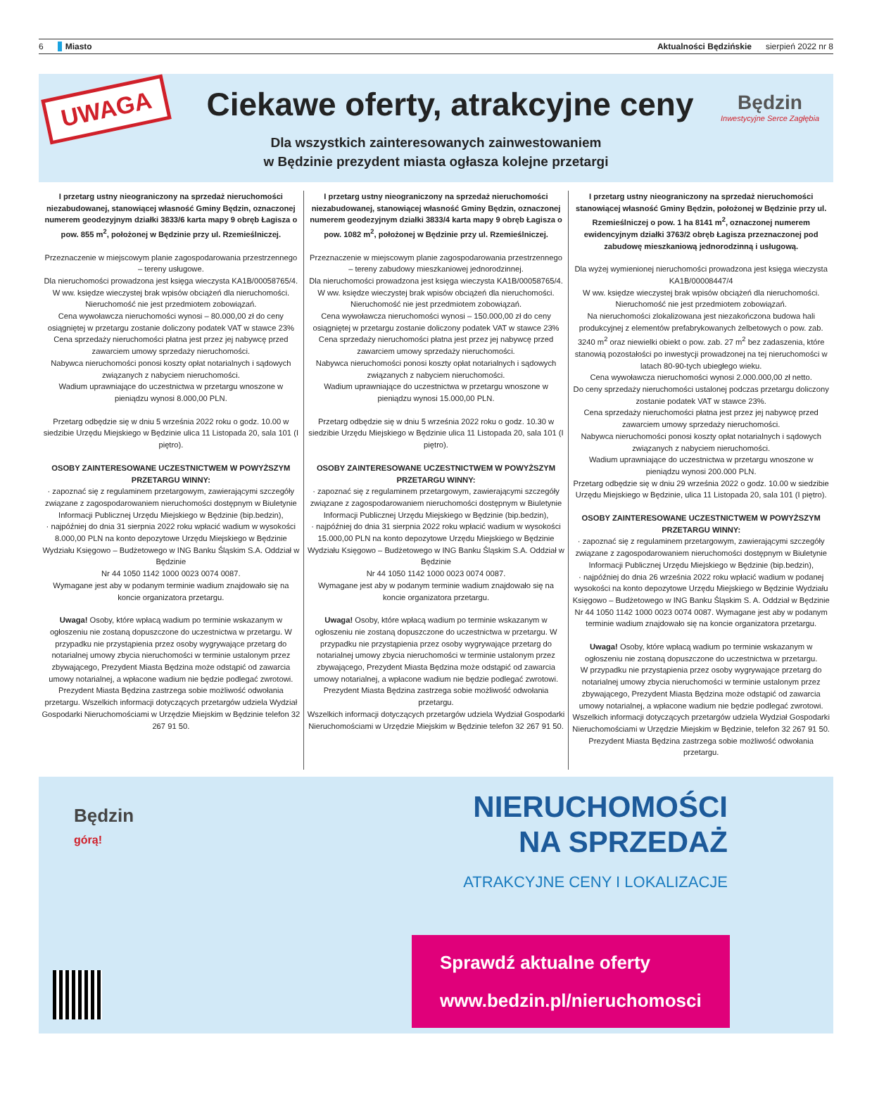6 Miasto Aktualności Będzińskie sierpień 2022 nr 8
UWAGA
Ciekawe oferty, atrakcyjne ceny
Dla wszystkich zainteresowanych zainwestowaniem
w Będzinie prezydent miasta ogłasza kolejne przetargi
Będzin
Inwestycyjne Serce Zagłębia
I przetarg ustny nieograniczony na sprzedaż nieruchomości niezabudowanej, stanowiącej własność Gminy Będzin, oznaczonej numerem geodezyjnym działki 3833/6 karta mapy 9 obręb Łagisza o pow. 855 m<sup>2</sup>, położonej w Będzinie przy ul. Rzemieślniczej.
Przeznaczenie w miejscowym planie zagospodarowania przestrzennego – tereny usługowe.
Dla nieruchomości prowadzona jest księga wieczysta KA1B/00058765/4.
W ww. księdze wieczystej brak wpisów obciążeń dla nieruchomości.
Nieruchomość nie jest przedmiotem zobowiązań.
Cena wywoławcza nieruchomości wynosi – 80.000,00 zł do ceny osiągniętej w przetargu zostanie doliczony podatek VAT w stawce 23%
Cena sprzedaży nieruchomości płatna jest przez jej nabywcę przed zawarciem umowy sprzedaży nieruchomości.
Nabywca nieruchomości ponosi koszty opłat notarialnych i sądowych związanych z nabyciem nieruchomości.
Wadium uprawniające do uczestnictwa w przetargu wnoszone w pieniądzu wynosi 8.000,00 PLN.
Przetarg odbędzie się w dniu 5 września 2022 roku o godz. 10.00 w siedzibie Urzędu Miejskiego w Będzinie ulica 11 Listopada 20, sala 101 (I piętro).
OSOBY ZAINTERESOWANE UCZESTNICTWEM W POWYŻSZYM PRZETARGU WINNY:
· zapoznać się z regulaminem przetargowym, zawierającymi szczegóły związane z zagospodarowaniem nieruchomości dostępnym w Biuletynie Informacji Publicznej Urzędu Miejskiego w Będzinie (bip.bedzin),
· najpóźniej do dnia 31 sierpnia 2022 roku wpłacić wadium w wysokości 8.000,00 PLN na konto depozytowe Urzędu Miejskiego w Będzinie Wydziału Księgowo – Budżetowego w ING Banku Śląskim S.A. Oddział w Będzinie
Nr 44 1050 1142 1000 0023 0074 0087.
Wymagane jest aby w podanym terminie wadium znajdowało się na koncie organizatora przetargu.
Uwaga! Osoby, które wpłacą wadium po terminie wskazanym w ogłoszeniu nie zostaną dopuszczone do uczestnictwa w przetargu. W przypadku nie przystąpienia przez osoby wygrywające przetarg do notarialnej umowy zbycia nieruchomości w terminie ustalonym przez zbywającego, Prezydent Miasta Będzina może odstąpić od zawarcia umowy notarialnej, a wpłacone wadium nie będzie podlegać zwrotowi. Prezydent Miasta Będzina zastrzega sobie możliwość odwołania przetargu. Wszelkich informacji dotyczących przetargów udziela Wydział Gospodarki Nieruchomościami w Urzędzie Miejskim w Będzinie telefon 32 267 91 50.
I przetarg ustny nieograniczony na sprzedaż nieruchomości niezabudowanej, stanowiącej własność Gminy Będzin, oznaczonej numerem geodezyjnym działki 3833/4 karta mapy 9 obręb Łagisza o pow. 1082 m<sup>2</sup>, położonej w Będzinie przy ul. Rzemieślniczej.
Przeznaczenie w miejscowym planie zagospodarowania przestrzennego – tereny zabudowy mieszkaniowej jednorodzinnej.
Dla nieruchomości prowadzona jest księga wieczysta KA1B/00058765/4.
W ww. księdze wieczystej brak wpisów obciążeń dla nieruchomości.
Nieruchomość nie jest przedmiotem zobowiązań.
Cena wywoławcza nieruchomości wynosi – 150.000,00 zł do ceny osiągniętej w przetargu zostanie doliczony podatek VAT w stawce 23%
Cena sprzedaży nieruchomości płatna jest przez jej nabywcę przed zawarciem umowy sprzedaży nieruchomości.
Nabywca nieruchomości ponosi koszty opłat notarialnych i sądowych związanych z nabyciem nieruchomości.
Wadium uprawniające do uczestnictwa w przetargu wnoszone w pieniądzu wynosi 15.000,00 PLN.
Przetarg odbędzie się w dniu 5 września 2022 roku o godz. 10.30 w siedzibie Urzędu Miejskiego w Będzinie ulica 11 Listopada 20, sala 101 (I piętro).
OSOBY ZAINTERESOWANE UCZESTNICTWEM W POWYŻSZYM PRZETARGU WINNY:
· zapoznać się z regulaminem przetargowym, zawierającymi szczegóły związane z zagospodarowaniem nieruchomości dostępnym w Biuletynie Informacji Publicznej Urzędu Miejskiego w Będzinie (bip.bedzin),
· najpóźniej do dnia 31 sierpnia 2022 roku wpłacić wadium w wysokości 15.000,00 PLN na konto depozytowe Urzędu Miejskiego w Będzinie Wydziału Księgowo – Budżetowego w ING Banku Śląskim S.A. Oddział w Będzinie
Nr 44 1050 1142 1000 0023 0074 0087.
Wymagane jest aby w podanym terminie wadium znajdowało się na koncie organizatora przetargu.
Uwaga! Osoby, które wpłacą wadium po terminie wskazanym w ogłoszeniu nie zostaną dopuszczone do uczestnictwa w przetargu. W przypadku nie przystąpienia przez osoby wygrywające przetarg do notarialnej umowy zbycia nieruchomości w terminie ustalonym przez zbywającego, Prezydent Miasta Będzina może odstąpić od zawarcia umowy notarialnej, a wpłacone wadium nie będzie podlegać zwrotowi. Prezydent Miasta Będzina zastrzega sobie możliwość odwołania przetargu.
Wszelkich informacji dotyczących przetargów udziela Wydział Gospodarki Nieruchomościami w Urzędzie Miejskim w Będzinie telefon 32 267 91 50.
I przetarg ustny nieograniczony na sprzedaż nieruchomości stanowiącej własność Gminy Będzin, położonej w Będzinie przy ul. Rzemieślniczej o pow. 1 ha 8141 m<sup>2</sup>, oznaczonej numerem ewidencyjnym działki 3763/2 obręb Łagisza przeznaczonej pod zabudowę mieszkaniową jednorodzinną i usługową.
Dla wyżej wymienionej nieruchomości prowadzona jest księga wieczysta KA1B/00008447/4
W ww. księdze wieczystej brak wpisów obciążeń dla nieruchomości.
Nieruchomość nie jest przedmiotem zobowiązań.
Na nieruchomości zlokalizowana jest niezakończona budowa hali produkcyjnej z elementów prefabrykowanych żelbetowych o pow. zab. 3240 m<sup>2</sup> oraz niewielki obiekt o pow. zab. 27 m<sup>2</sup> bez zadaszenia, które stanowią pozostałości po inwestycji prowadzonej na tej nieruchomości w latach 80-90-tych ubiegłego wieku.
Cena wywoławcza nieruchomości wynosi 2.000.000,00 zł netto.
Do ceny sprzedaży nieruchomości ustalonej podczas przetargu doliczony zostanie podatek VAT w stawce 23%.
Cena sprzedaży nieruchomości płatna jest przez jej nabywcę przed zawarciem umowy sprzedaży nieruchomości.
Nabywca nieruchomości ponosi koszty opłat notarialnych i sądowych związanych z nabyciem nieruchomości.
Wadium uprawniające do uczestnictwa w przetargu wnoszone w pieniądzu wynosi 200.000 PLN.
Przetarg odbędzie się w dniu 29 września 2022 o godz. 10.00 w siedzibie Urzędu Miejskiego w Będzinie, ulica 11 Listopada 20, sala 101 (I piętro).
OSOBY ZAINTERESOWANE UCZESTNICTWEM W POWYŻSZYM PRZETARGU WINNY:
· zapoznać się z regulaminem przetargowym, zawierającymi szczegóły związane z zagospodarowaniem nieruchomości dostępnym w Biuletynie Informacji Publicznej Urzędu Miejskiego w Będzinie (bip.bedzin),
· najpóźniej do dnia 26 września 2022 roku wpłacić wadium w podanej wysokości na konto depozytowe Urzędu Miejskiego w Będzinie Wydziału Księgowo – Budżetowego w ING Banku Śląskim S. A. Oddział w Będzinie Nr 44 1050 1142 1000 0023 0074 0087. Wymagane jest aby w podanym terminie wadium znajdowało się na koncie organizatora przetargu.
Uwaga! Osoby, które wpłacą wadium po terminie wskazanym w ogłoszeniu nie zostaną dopuszczone do uczestnictwa w przetargu.
W przypadku nie przystąpienia przez osoby wygrywające przetarg do notarialnej umowy zbycia nieruchomości w terminie ustalonym przez zbywającego, Prezydent Miasta Będzina może odstąpić od zawarcia umowy notarialnej, a wpłacone wadium nie będzie podlegać zwrotowi.
Wszelkich informacji dotyczących przetargów udziela Wydział Gospodarki Nieruchomościami w Urzędzie Miejskim w Będzinie, telefon 32 267 91 50. Prezydent Miasta Będzina zastrzega sobie możliwość odwołania przetargu.
Będzin
górą!
NIERUCHOMOŚCI
NA SPRZEDAŻ
ATRAKCYJNE CENY I LOKALIZACJE
Sprawdź aktualne oferty
www.bedzin.pl/nieruchomosci